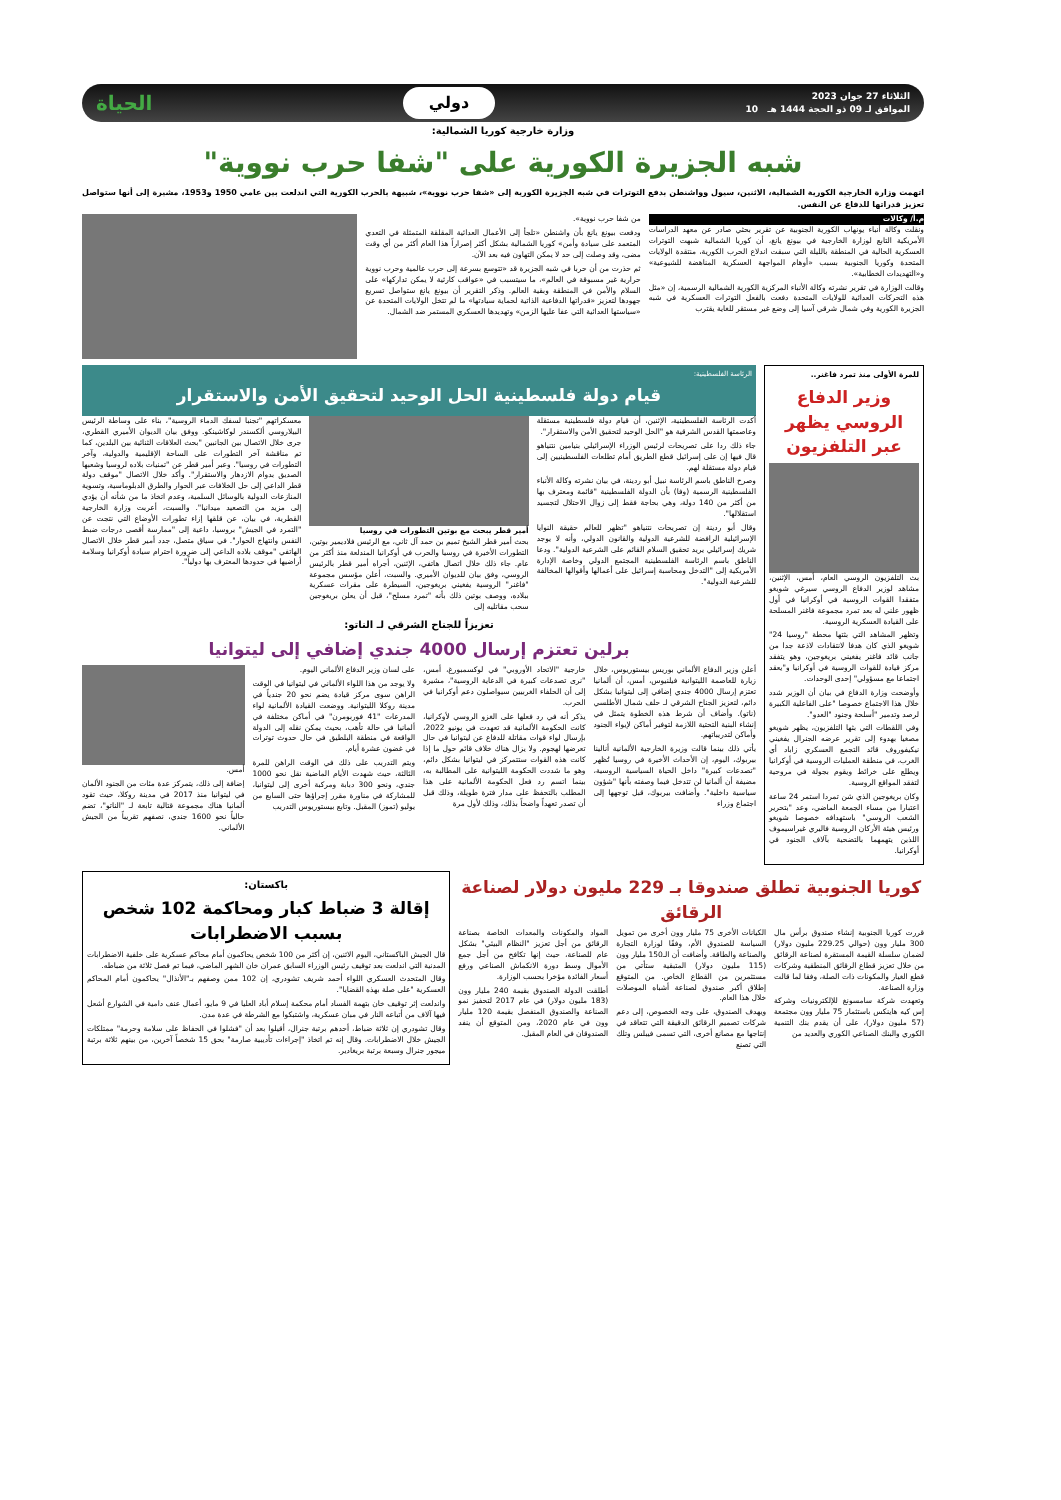الثلاثاء 27 جوان 2023
الموافق لـ 09 ذو الحجة 1444 هـ 10
دولي
الحياة
وزارة خارجية كوريا الشمالية:
شبه الجزيرة الكورية على "شفا حرب نووية"
اتهمت وزارة الخارجية الكورية الشمالية، الاثنين، سيول وواشنطن بدفع التوترات في شبه الجزيرة الكورية إلى «شفا حرب نووية»، شبيهة بالحرب الكورية التي اندلعت بين عامي 1950 و1953، مشيرة إلى أنها ستواصل تعزيز قدراتها للدفاع عن النفس.
م.أ/ وكالات
ونقلت وكالة أنباء يونهاب الكورية الجنوبية عن تقرير بحثي صادر عن معهد الدراسات الأمريكية التابع لوزارة الخارجية في بيونغ يانغ، أن كوريا الشمالية شبهت التوترات العسكرية الحالية في المنطقة بالليلة التي سبقت اندلاع الحرب الكورية، منتقدة الولايات المتحدة وكوريا الجنوبية بسبب «أوهام المواجهة العسكرية المناهضة للشيوعية» و«التهديدات الخطابية».
وقالت الوزارة في تقرير نشرته وكالة الأنباء المركزية الكورية الشمالية الرسمية، إن «مثل هذه التحركات العدائية للولايات المتحدة دفعت بالفعل التوترات العسكرية في شبه الجزيرة الكورية وفي شمال شرقي آسيا إلى وضع غير مستقر للغاية يقترب
من شفا حرب نووية».
ودفعت بيونغ يانغ بأن واشنطن «تلجأ إلى الأعمال العدائية المقلقة المتمثلة في التعدي المتعمد على سيادة وأمن» كوريا الشمالية بشكل أكثر إصراراً هذا العام أكثر من أي وقت مضى، وقد وصلت إلى حد لا يمكن التهاون فيه بعد الآن.
ثم حذرت من أن حربا في شبه الجزيرة قد «تتوسع بسرعة إلى حرب عالمية وحرب نووية حرارية غير مسبوقة في العالم»، ما سيتسبب في «عواقب كارثية لا يمكن تداركها» على السلام والأمن في المنطقة وبقية العالم. وذكر التقرير أن بيونغ يانغ ستواصل تسريع جهودها لتعزيز «قدراتها الدفاعية الذاتية لحماية سيادتها» ما لم تتخل الولايات المتحدة عن «سياستها العدائية التي عفا عليها الزمن» وتهديدها العسكري المستمر ضد الشمال.
للمرة الأولى منذ تمرد فاغنر..
وزير الدفاع الروسي يظهر عبر التلفزيون
بث التلفزيون الروسي العام، أمس، الإثنين، مشاهد لوزير الدفاع الروسي سيرغي شويغو متفقدا القوات الروسية في أوكرانيا في أول ظهور علني له بعد تمرد مجموعة فاغنر المسلحة على القيادة العسكرية الروسية.
وتظهر المشاهد التي بثتها محطة "روسيا 24" شويغو الذي كان هدفا لانتقادات لاذعة جدا من جانب قائد فاغنر يفغيني بريغوجين، وهو يتفقد مركز قيادة للقوات الروسية في أوكرانيا و"يعقد اجتماعا مع مسؤولي" إحدى الوحدات.
وأوضحت وزارة الدفاع في بيان أن الوزير شدد خلال هذا الاجتماع خصوصا "على الفاعلية الكبيرة لرصد وتدمير "أسلحة وجنود "العدو".
وفي اللقطات التي بثها التلفزيون، يظهر شويغو مصغيا بهدوء إلى تقرير عرضه الجنرال يفغيني نيكيفوروف قائد التجمع العسكري زاباد أي الغرب، في منطقة العمليات الروسية في أوكرانيا ويطلع على خرائط ويقوم بجولة في مروحية لتفقد المواقع الروسية.
وكان بريغوجين الذي شن تمردا استمر 24 ساعة اعتبارا من مساء الجمعة الماضي، وعد "بتحرير الشعب الروسي" باستهدافه خصوصا شويغو ورئيس هيئة الأركان الروسية فاليري غيراسيموف اللذين يتهمهما بالتضحية بآلاف الجنود في أوكرانيا.
الرئاسة الفلسطينية:
قيام دولة فلسطينية الحل الوحيد لتحقيق الأمن والاستقرار
أكدت الرئاسة الفلسطينية، الإثنين، أن قيام دولة فلسطينية مستقلة وعاصمتها القدس الشرقية هو "الحل الوحيد لتحقيق الأمن والاستقرار".
جاء ذلك ردا على تصريحات لرئيس الوزراء الإسرائيلي بنيامين نتنياهو قال فيها إن على إسرائيل قطع الطريق أمام تطلعات الفلسطينيين إلى قيام دولة مستقلة لهم.
وصرح الناطق باسم الرئاسة نبيل أبو ردينة، في بيان نشرته وكالة الأنباء الفلسطينية الرسمية (وفا) بأن الدولة الفلسطينية "قائمة ومعترف بها من أكثر من 140 دولة، وهي بحاجة فقط إلى زوال الاحتلال لتجسيد استقلالها".
وقال أبو ردينة إن تصريحات نتنياهو "تظهر للعالم حقيقة النوايا الإسرائيلية الرافضة للشرعية الدولية والقانون الدولي، وأنه لا يوجد شريك إسرائيلي يريد تحقيق السلام القائم على الشرعية الدولية". ودعا الناطق باسم الرئاسة الفلسطينية المجتمع الدولي وخاصة الإدارة الأمريكية إلى "التدخل ومحاسبة إسرائيل على أعمالها وأقوالها المخالفة للشرعية الدولية".
أمير قطر يبحث مع بوتين التطورات في روسيا
بحث أمير قطر الشيخ تميم بن حمد آل ثاني، مع الرئيس فلاديمير بوتين، التطورات الأخيرة في روسيا والحرب في أوكرانيا المندلعة منذ أكثر من عام. جاء ذلك خلال اتصال هاتفي، الإثنين، أجراه أمير قطر بالرئيس الروسي، وفق بيان للديوان الأميري. والسبت، أعلن مؤسس مجموعة "فاغنر" الروسية يفغيني بريغوجين، السيطرة على مقرات عسكرية ببلاده، ووصف بوتين ذلك بأنه "تمرد مسلح"، قبل أن يعلن بريغوجين سحب مقاتليه إلى
معسكراتهم "تجنبا لسفك الدماء الروسية"، بناء على وساطة الرئيس البيلاروسي ألكسندر لوكاشينكو. ووفق بيان الديوان الأميري القطري، جرى خلال الاتصال بين الجانبين "بحث العلاقات الثنائية بين البلدين، كما تم مناقشة آخر التطورات على الساحة الإقليمية والدولية، وآخر التطورات في روسيا". وعبر أمير قطر عن "تمنيات بلاده لروسيا وشعبها الصديق بدوام الازدهار والاستقرار". وأكد خلال الاتصال "موقف دولة قطر الداعي إلى حل الخلافات عبر الحوار والطرق الدبلوماسية، وتسوية المنازعات الدولية بالوسائل السلمية، وعدم اتخاذ ما من شأنه أن يؤدي إلى مزيد من التصعيد ميدانيا". والسبت، أعربت وزارة الخارجية القطرية، في بيان، عن قلقها إزاء تطورات الأوضاع التي نتجت عن "التمرد في الجيش" بروسيا، داعية إلى "ممارسة أقصى درجات ضبط النفس وانتهاج الحوار". في سياق متصل، جدد أمير قطر خلال الاتصال الهاتفي "موقف بلاده الداعي إلى ضرورة احترام سيادة أوكرانيا وسلامة أراضيها في حدودها المعترف بها دولياً".
تعزيزاً للجناح الشرقي لـ الناتو:
برلين تعتزم إرسال 4000 جندي إضافي إلى ليتوانيا
أعلن وزير الدفاع الألماني بوريس بيستوريوس، خلال زيارة للعاصمة الليتوانية فيلنيوس، أمس، أن ألمانيا تعتزم إرسال 4000 جندي إضافي إلى ليتوانيا بشكل دائم، لتعزيز الجناح الشرقي لـ حلف شمال الأطلسي (ناتو). وأضاف أن شرط هذه الخطوة يتمثل في إنشاء البنية التحتية اللازمة لتوفير أماكن لإيواء الجنود وأماكن لتدريباتهم.
يأتي ذلك بينما قالت وزيرة الخارجية الألمانية أنالينا بيربوك، اليوم، إن الأحداث الأخيرة في روسيا تُظهر "تصدعات كبيرة" داخل الحياة السياسية الروسية، مضيفة أن ألمانيا لن تتدخل فيما وصفته بأنها "شؤون سياسية داخلية". وأضافت بيربوك، قبل توجهها إلى اجتماع وزراء
خارجية "الاتحاد الأوروبي" في لوكسمبورغ، أمس، "نرى تصدعات كبيرة في الدعاية الروسية"، مشيرة إلى أن الحلفاء الغربيين سيواصلون دعم أوكرانيا في الحرب.
يذكر أنه في رد فعلها على الغزو الروسي لأوكرانيا، كانت الحكومة الألمانية قد تعهدت في يونيو 2022، بإرسال لواء قوات مقاتلة للدفاع عن ليتوانيا في حال تعرضها لهجوم. ولا يزال هناك خلاف قائم حول ما إذا كانت هذه القوات ستتمركز في ليتوانيا بشكل دائم، وهو ما شددت الحكومة الليتوانية على المطالبة به، بينما اتسم رد فعل الحكومة الألمانية على هذا المطلب بالتحفظ على مدار فترة طويلة، وذلك قبل أن تصدر تعهداً واضحاً بذلك، وذلك لأول مرة
على لسان وزير الدفاع الألماني اليوم.
ولا يوجد من هذا اللواء الألماني في ليتوانيا في الوقت الراهن سوى مركز قيادة يضم نحو 20 جندياً في مدينة روكلا الليتوانية. ووضعت القيادة الألمانية لواء المدرعات "41 فوربومرن" في أماكن مختلفة في ألمانيا في حالة تأهب، بحيث يمكن نقله إلى الدولة الواقعة في منطقة البلطيق في حال حدوث توترات في غضون عشرة أيام.
ويتم التدريب على ذلك في الوقت الراهن للمرة الثالثة، حيث شهدت الأيام الماضية نقل نحو 1000 جندي، ونحو 300 دبابة ومركبة أخرى إلى ليتوانيا، للمشاركة في مناورة مقرر إجراؤها حتى السابع من يوليو (تموز) المقبل. وتابع بيستوريوس التدريب
أمس.
إضافة إلى ذلك، يتمركز عدة مئات من الجنود الألمان في ليتوانيا منذ 2017 في مدينة روكلا، حيث تقود ألمانيا هناك مجموعة قتالية تابعة لـ "الناتو"، تضم حالياً نحو 1600 جندي، نصفهم تقريباً من الجيش الألماني.
كوريا الجنوبية تطلق صندوقا بـ 229 مليون دولار لصناعة الرقائق
قررت كوريا الجنوبية إنشاء صندوق برأس مال 300 مليار وون (حوالي 229.25 مليون دولار) لضمان سلسلة القيمة المستقرة لصناعة الرقائق من خلال تعزيز قطاع الرقائق المنطقية وشركات قطع الغيار والمكونات ذات الصلة، وفقا لما قالت وزارة الصناعة.
وتعهدت شركة سامسونغ للإلكترونيات وشركة إس كيه هاينكس باستثمار 75 مليار وون مجتمعة (57 مليون دولار)، على أن يقدم بنك التنمية الكوري والبنك الصناعي الكوري والعديد من
الكيانات الأخرى 75 مليار وون أخرى من تمويل السياسة للصندوق الأم، وفقًا لوزارة التجارة والصناعة والطاقة. وأضافت أن الـ150 مليار وون (115 مليون دولار) المتبقية ستأتي من مستثمرين من القطاع الخاص. من المتوقع إطلاق أكبر صندوق لصناعة أشباه الموصلات خلال هذا العام.
ويهدف الصندوق، على وجه الخصوص، إلى دعم شركات تصميم الرقائق الدقيقة التي تتعاقد في إنتاجها مع مصانع أخرى، التي تسمى فيبلس وتلك التي تصنع
المواد والمكونات والمعدات الخاصة بصناعة الرقائق من أجل تعزيز "النظام البيئي" بشكل عام للصناعة، حيث إنها تكافح من أجل جمع الأموال وسط دورة الانكماش الصناعي ورفع أسعار الفائدة مؤخرا بحسب الوزارة.
أطلقت الدولة الصندوق بقيمة 240 مليار وون (183 مليون دولار) في عام 2017 لتحفيز نمو الصناعة والصندوق المنفصل بقيمة 120 مليار وون في عام 2020، ومن المتوقع أن ينفد الصندوقان في العام المقبل.
باكستان:
إقالة 3 ضباط كبار ومحاكمة 102 شخص بسبب الاضطرابات
قال الجيش الباكستاني، اليوم الاثنين، إن أكثر من 100 شخص يحاكمون أمام محاكم عسكرية على خلفية الاضطرابات المدنية التي اندلعت بعد توقيف رئيس الوزراء السابق عمران خان الشهر الماضي، فيما تم فصل ثلاثة من ضباطه.
وقال المتحدث العسكري اللواء أحمد شريف تشودري، إن 102 ممن وصفهم بـ"الأنذال" يحاكمون أمام المحاكم العسكرية "على صلة بهذه القضايا".
واندلعت إثر توقيف خان بتهمة الفساد أمام محكمة إسلام أباد العليا في 9 مايو، أعمال عنف دامية في الشوارع أشعل فيها آلاف من أتباعه النار في مبان عسكرية، واشتبكوا مع الشرطة في عدة مدن.
وقال تشودري إن ثلاثة ضباط، أحدهم برتبة جنرال، أقيلوا بعد أن "فشلوا في الحفاظ على سلامة وحرمة" ممتلكات الجيش خلال الاضطرابات. وقال إنه تم اتخاذ "إجراءات تأديبية صارمة" بحق 15 شخصاً آخرين، من بينهم ثلاثة برتبة ميجور جنرال وسبعة برتبة بريغادير.